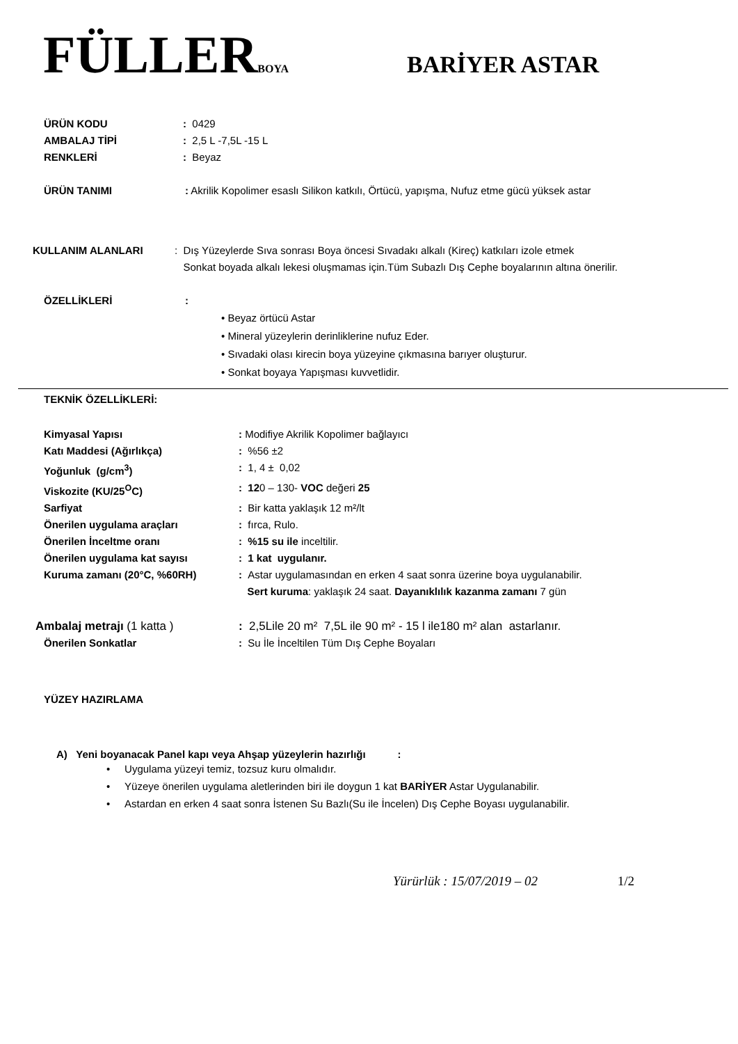FÜLLERBOYA
BARİYER ASTAR
ÜRÜN KODU: 0429
AMBALAJ TİPİ: 2,5 L -7,5L -15 L
RENKLERİ: Beyaz
ÜRÜN TANIMI: Akrilik Kopolimer esaslı Silikon katkılı, Örtücü, yapışma, Nufuz etme gücü yüksek astar
KULLANIM ALANLARI: Dış Yüzeylerde Sıva sonrası Boya öncesi Sıvadakı alkalı (Kireç) katkıları izole etmek
Sonkat boyada alkalı lekesi oluşmamas için.Tüm Subazlı Dış Cephe boyalarının altına önerilir.
ÖZELLİKLERİ:
• Beyaz örtücü Astar
• Mineral yüzeylerin derinliklerine nufuz Eder.
• Sıvadaki olası kirecin boya yüzeyine çıkmasına barıyer oluşturur.
• Sonkat boyaya Yapışması kuvvetlidir.
TEKNİK ÖZELLİKLERİ:
Kimyasal Yapısı: Modifiye Akrilik Kopolimer bağlayıcı
Katı Maddesi (Ağırlıkça): %56 ±2
Yoğunluk (g/cm<sup>3</sup>): 1, 4 ± 0,02
Viskozite (KU/25<sup>O</sup>C): 120 – 130- VOC değeri 25
Sarfiyat: Bir katta yaklaşık 12 m²/lt
Önerilen uygulama araçları: fırca, Rulo.
Önerilen İnceltme oranı: %15 su ile inceltilir.
Önerilen uygulama kat sayısı: 1 kat uygulanır.
Kuruma zamanı (20°C, %60RH): Astar uygulamasından en erken 4 saat sonra üzerine boya uygulanabilir.
Sert kuruma: yaklaşık 24 saat. Dayanıklılık kazanma zamanı 7 gün
Ambalaj metrajı (1 katta ): 2,5Lile 20 m² 7,5L ile 90 m² - 15 l ile180 m² alan astarlanır.
Önerilen Sonkatlar: Su İle İnceltilen Tüm Dış Cephe Boyaları
YÜZEY HAZIRLAMA
A) Yeni boyanacak Panel kapı veya Ahşap yüzeylerin hazırlığı :
• Uygulama yüzeyi temiz, tozsuz kuru olmalıdır.
• Yüzeye önerilen uygulama aletlerinden biri ile doygun 1 kat BARİYER Astar Uygulanabilir.
• Astardan en erken 4 saat sonra İstenen Su Bazlı(Su ile İncelen) Dış Cephe Boyası uygulanabilir.
Yürürlük : 15/07/2019 – 02 1/2